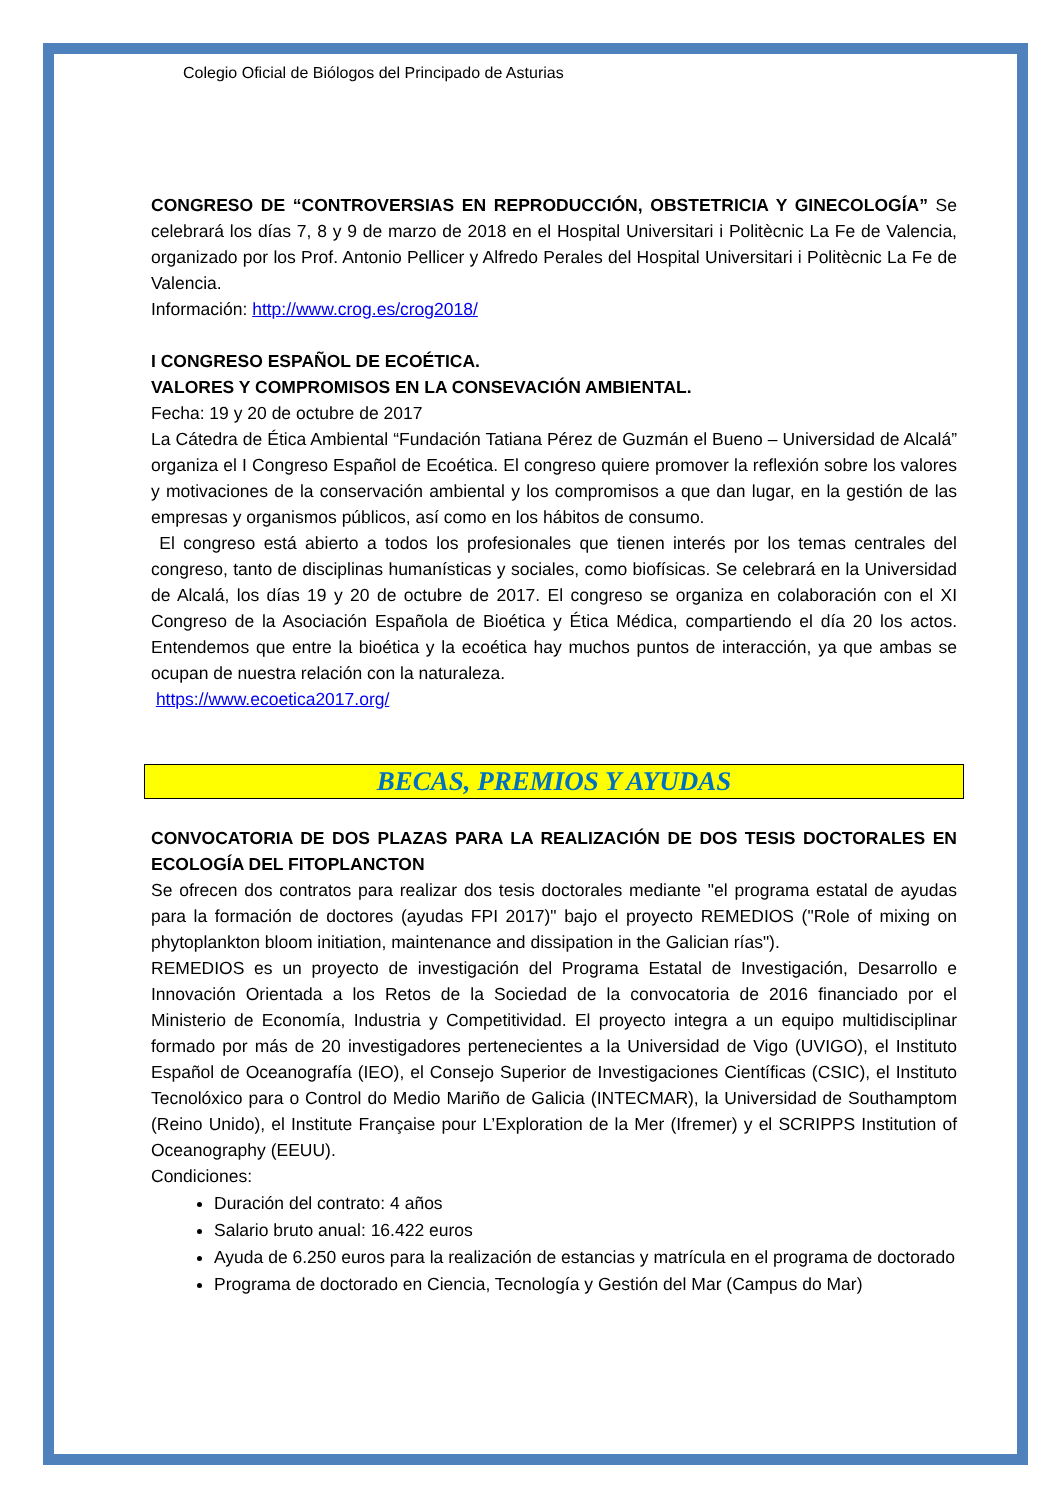Colegio Oficial de Biólogos del Principado de Asturias
CONGRESO DE “CONTROVERSIAS EN REPRODUCCIÓN, OBSTETRICIA Y GINECOLOGÍA” Se celebrará los días 7, 8 y 9 de marzo de 2018 en el Hospital Universitari i Politècnic La Fe de Valencia, organizado por los Prof. Antonio Pellicer y Alfredo Perales del Hospital Universitari i Politècnic La Fe de Valencia.
Información: http://www.crog.es/crog2018/
I CONGRESO ESPAÑOL DE ECOÉTICA.
VALORES Y COMPROMISOS EN LA CONSEVACIÓN AMBIENTAL.
Fecha: 19 y 20 de octubre de 2017
La Cátedra de Ética Ambiental “Fundación Tatiana Pérez de Guzmán el Bueno – Universidad de Alcalá” organiza el I Congreso Español de Ecoética. El congreso quiere promover la reflexión sobre los valores y motivaciones de la conservación ambiental y los compromisos a que dan lugar, en la gestión de las empresas y organismos públicos, así como en los hábitos de consumo.
El congreso está abierto a todos los profesionales que tienen interés por los temas centrales del congreso, tanto de disciplinas humanísticas y sociales, como biofísicas. Se celebrará en la Universidad de Alcalá, los días 19 y 20 de octubre de 2017. El congreso se organiza en colaboración con el XI Congreso de la Asociación Española de Bioética y Ética Médica, compartiendo el día 20 los actos. Entendemos que entre la bioética y la ecoética hay muchos puntos de interacción, ya que ambas se ocupan de nuestra relación con la naturaleza.
https://www.ecoetica2017.org/
BECAS, PREMIOS Y AYUDAS
CONVOCATORIA DE DOS PLAZAS PARA LA REALIZACIÓN DE DOS TESIS DOCTORALES EN ECOLOGÍA DEL FITOPLANCTON
Se ofrecen dos contratos para realizar dos tesis doctorales mediante "el programa estatal de ayudas para la formación de doctores (ayudas FPI 2017)" bajo el proyecto REMEDIOS ("Role of mixing on phytoplankton bloom initiation, maintenance and dissipation in the Galician rías").
REMEDIOS es un proyecto de investigación del Programa Estatal de Investigación, Desarrollo e Innovación Orientada a los Retos de la Sociedad de la convocatoria de 2016 financiado por el Ministerio de Economía, Industria y Competitividad. El proyecto integra a un equipo multidisciplinar formado por más de 20 investigadores pertenecientes a la Universidad de Vigo (UVIGO), el Instituto Español de Oceanografía (IEO), el Consejo Superior de Investigaciones Científicas (CSIC), el Instituto Tecnolóxico para o Control do Medio Mariño de Galicia (INTECMAR), la Universidad de Southamptom (Reino Unido), el Institute Française pour L’Exploration de la Mer (Ifremer) y el SCRIPPS Institution of Oceanography (EEUU).
Condiciones:
Duración del contrato: 4 años
Salario bruto anual: 16.422 euros
Ayuda de 6.250 euros para la realización de estancias y matrícula en el programa de doctorado
Programa de doctorado en Ciencia, Tecnología y Gestión del Mar (Campus do Mar)